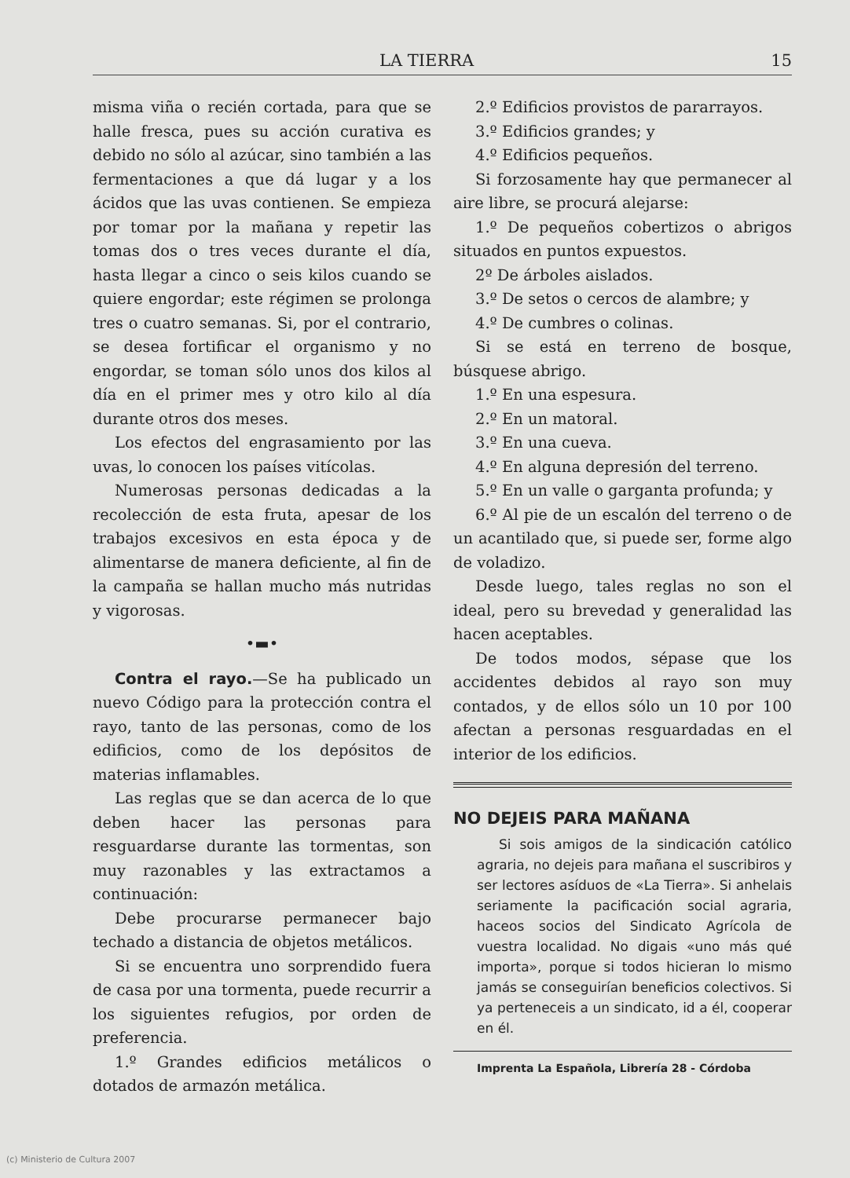LA TIERRA 15
misma viña o recién cortada, para que se halle fresca, pues su acción curativa es debido no sólo al azúcar, sino también a las fermentaciones a que dá lugar y a los ácidos que las uvas contienen. Se empieza por tomar por la mañana y repetir las tomas dos o tres veces durante el día, hasta llegar a cinco o seis kilos cuando se quiere engordar; este régimen se prolonga tres o cuatro semanas. Si, por el contrario, se desea fortificar el organismo y no engordar, se toman sólo unos dos kilos al día en el primer mes y otro kilo al día durante otros dos meses.
Los efectos del engrasamiento por las uvas, lo conocen los países vitícolas.
Numerosas personas dedicadas a la recolección de esta fruta, apesar de los trabajos excesivos en esta época y de alimentarse de manera deficiente, al fin de la campaña se hallan mucho más nutridas y vigorosas.
•▬•
Contra el rayo.—Se ha publicado un nuevo Código para la protección contra el rayo, tanto de las personas, como de los edificios, como de los depósitos de materias inflamables.
Las reglas que se dan acerca de lo que deben hacer las personas para resguardarse durante las tormentas, son muy razonables y las extractamos a continuación:
Debe procurarse permanecer bajo techado a distancia de objetos metálicos.
Si se encuentra uno sorprendido fuera de casa por una tormenta, puede recurrir a los siguientes refugios, por orden de preferencia.
1.º Grandes edificios metálicos o dotados de armazón metálica.
2.º Edificios provistos de pararrayos.
3.º Edificios grandes; y
4.º Edificios pequeños.
Si forzosamente hay que permanecer al aire libre, se procurá alejarse:
1.º De pequeños cobertizos o abrigos situados en puntos expuestos.
2º De árboles aislados.
3.º De setos o cercos de alambre; y
4.º De cumbres o colinas.
Si se está en terreno de bosque, búsquese abrigo.
1.º En una espesura.
2.º En un matoral.
3.º En una cueva.
4.º En alguna depresión del terreno.
5.º En un valle o garganta profunda; y
6.º Al pie de un escalón del terreno o de un acantilado que, si puede ser, forme algo de voladizo.
Desde luego, tales reglas no son el ideal, pero su brevedad y generalidad las hacen aceptables.
De todos modos, sépase que los accidentes debidos al rayo son muy contados, y de ellos sólo un 10 por 100 afectan a personas resguardadas en el interior de los edificios.
NO DEJEIS PARA MAÑANA
Si sois amigos de la sindicación católico agraria, no dejeis para mañana el suscribiros y ser lectores asíduos de «La Tierra». Si anhelais seriamente la pacificación social agraria, haceos socios del Sindicato Agrícola de vuestra localidad. No digais «uno más qué importa», porque si todos hicieran lo mismo jamás se conseguirían beneficios colectivos. Si ya perteneceis a un sindicato, id a él, cooperar en él.
Imprenta La Española, Librería 28 - Córdoba
(c) Ministerio de Cultura 2007